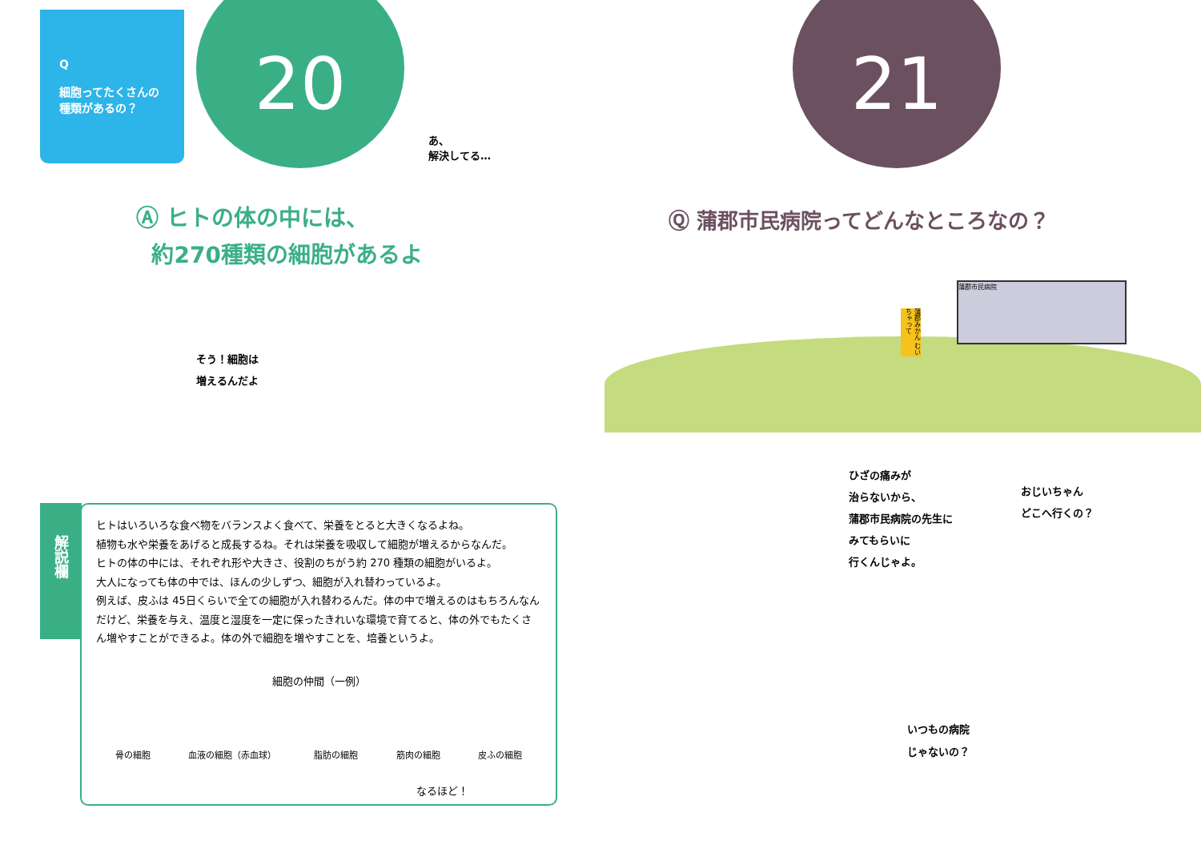Q
細胞ってたくさんの
種類があるの？
20
あ、
解決してる…
Ⓐ ヒトの体の中には、
約270種類の細胞があるよ
そう！細胞は
増えるんだよ
解説欄
ヒトはいろいろな食べ物をバランスよく食べて、栄養をとると大きくなるよね。
植物も水や栄養をあげると成長するね。それは栄養を吸収して細胞が増えるからなんだ。
ヒトの体の中には、それぞれ形や大きさ、役割のちがう約 270 種類の細胞がいるよ。
大人になっても体の中では、ほんの少しずつ、細胞が入れ替わっているよ。
例えば、皮ふは 45日くらいで全ての細胞が入れ替わるんだ。体の中で増えるのはもちろんなんだけど、栄養を与え、温度と湿度を一定に保ったきれいな環境で育てると、体の外でもたくさん増やすことができるよ。体の外で細胞を増やすことを、培養というよ。
細胞の仲間（一例）
骨の細胞 血液の細胞（赤血球） 脂肪の細胞 筋肉の細胞 皮ふの細胞
なるほど！
21
Ⓠ 蒲郡市民病院ってどんなところなの？
蒲郡市民病院
蒲郡みかん むいちゃって
ひざの痛みが
治らないから、
蒲郡市民病院の先生に
みてもらいに
行くんじゃよ。
おじいちゃん
どこへ行くの？
いつもの病院
じゃないの？